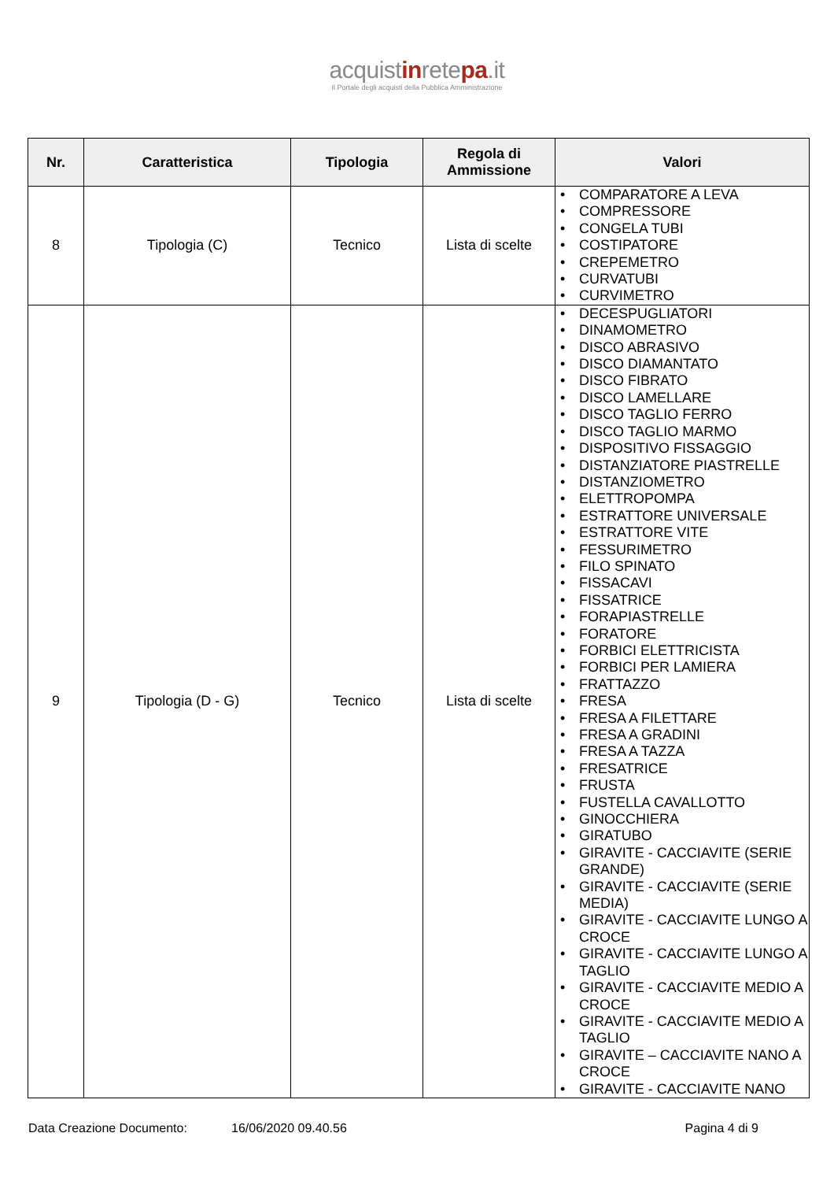acquistinretepa.it
Il Portale degli acquisti della Pubblica Amministrazione
| Nr. | Caratteristica | Tipologia | Regola di Ammissione | Valori |
| --- | --- | --- | --- | --- |
| 8 | Tipologia (C) | Tecnico | Lista di scelte | • COMPARATORE A LEVA • COMPRESSORE • CONGELA TUBI • COSTIPATORE • CREPEMETRO • CURVATUBI • CURVIMETRO |
| 9 | Tipologia (D - G) | Tecnico | Lista di scelte | • DECESPUGLIATORI • DINAMOMETRO • DISCO ABRASIVO • DISCO DIAMANTATO • DISCO FIBRATO • DISCO LAMELLARE • DISCO TAGLIO FERRO • DISCO TAGLIO MARMO • DISPOSITIVO FISSAGGIO • DISTANZIATORE PIASTRELLE • DISTANZIOMETRO • ELETTROPOMPA • ESTRATTORE UNIVERSALE • ESTRATTORE VITE • FESSURIMETRO • FILO SPINATO • FISSACAVI • FISSATRICE • FORAPIASTRELLE • FORATORE • FORBICI ELETTRICISTA • FORBICI PER LAMIERA • FRATTAZZO • FRESA • FRESA A FILETTARE • FRESA A GRADINI • FRESA A TAZZA • FRESATRICE • FRUSTA • FUSTELLA CAVALLOTTO • GINOCCHIERA • GIRATUBO • GIRAVITE - CACCIAVITE (SERIE GRANDE) • GIRAVITE - CACCIAVITE (SERIE MEDIA) • GIRAVITE - CACCIAVITE LUNGO A CROCE • GIRAVITE - CACCIAVITE LUNGO A TAGLIO • GIRAVITE - CACCIAVITE MEDIO A CROCE • GIRAVITE - CACCIAVITE MEDIO A TAGLIO • GIRAVITE – CACCIAVITE NANO A CROCE • GIRAVITE - CACCIAVITE NANO |
Data Creazione Documento: 16/06/2020 09.40.56 Pagina 4 di 9